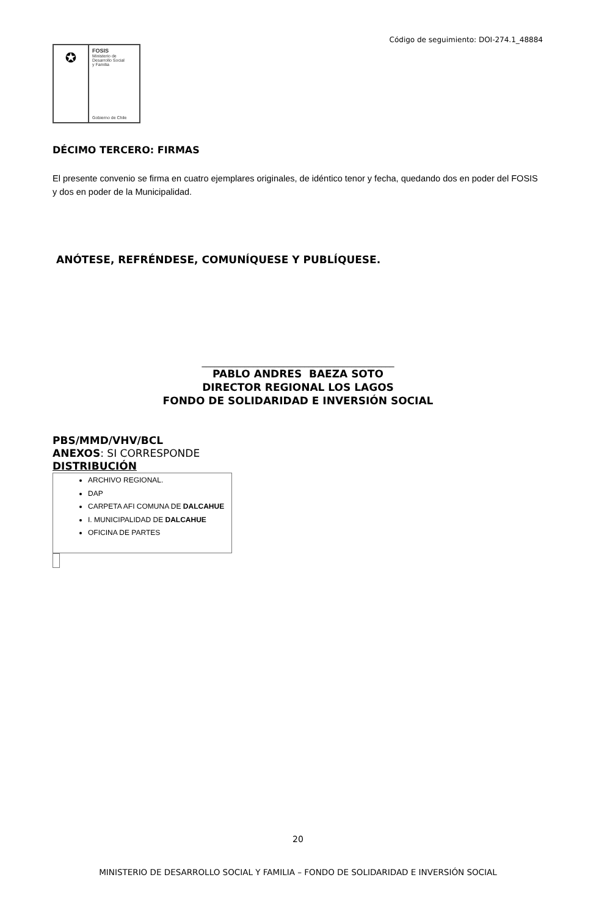Código de seguimiento: DOI-274.1_48884
✪
FOSIS
Ministerio de
Desarrollo Social
y Familia
Gobierno de Chile
DÉCIMO TERCERO: FIRMAS
El presente convenio se firma en cuatro ejemplares originales, de idéntico tenor y fecha, quedando dos en poder del FOSIS y dos en poder de la Municipalidad.
ANÓTESE, REFRÉNDESE, COMUNÍQUESE Y PUBLÍQUESE.
_____________________________________________
PABLO ANDRES BAEZA SOTO
DIRECTOR REGIONAL LOS LAGOS
FONDO DE SOLIDARIDAD E INVERSIÓN SOCIAL
PBS/MMD/VHV/BCL
ANEXOS: SI CORRESPONDE
DISTRIBUCIÓN
ARCHIVO REGIONAL.
DAP
CARPETA AFI COMUNA DE DALCAHUE
I. MUNICIPALIDAD DE DALCAHUE
OFICINA DE PARTES
20
MINISTERIO DE DESARROLLO SOCIAL Y FAMILIA – FONDO DE SOLIDARIDAD E INVERSIÓN SOCIAL